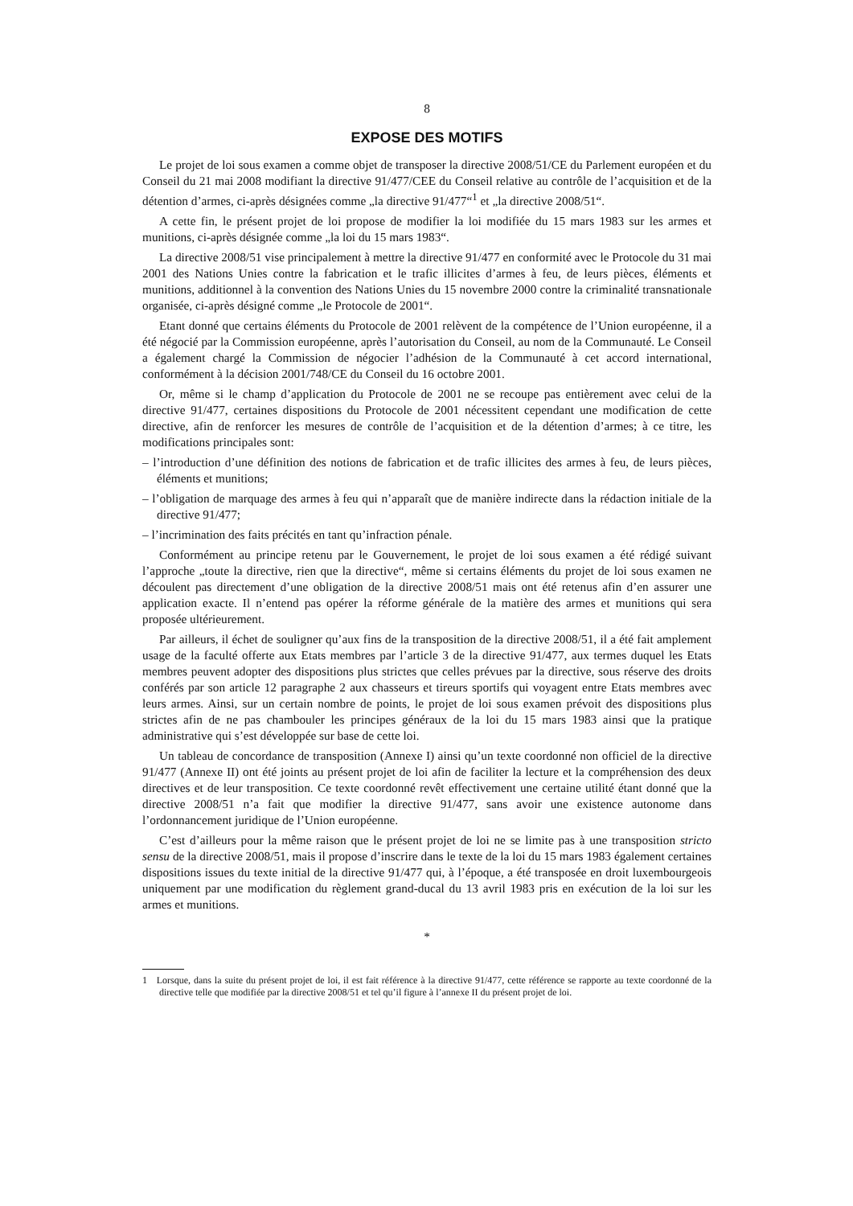8
EXPOSE DES MOTIFS
Le projet de loi sous examen a comme objet de transposer la directive 2008/51/CE du Parlement européen et du Conseil du 21 mai 2008 modifiant la directive 91/477/CEE du Conseil relative au contrôle de l’acquisition et de la détention d’armes, ci-après désignées comme „la directive 91/477“<sup>1</sup> et „la directive 2008/51“.
A cette fin, le présent projet de loi propose de modifier la loi modifiée du 15 mars 1983 sur les armes et munitions, ci-après désignée comme „la loi du 15 mars 1983“.
La directive 2008/51 vise principalement à mettre la directive 91/477 en conformité avec le Protocole du 31 mai 2001 des Nations Unies contre la fabrication et le trafic illicites d’armes à feu, de leurs pièces, éléments et munitions, additionnel à la convention des Nations Unies du 15 novembre 2000 contre la criminalité transnationale organisée, ci-après désigné comme „le Protocole de 2001“.
Etant donné que certains éléments du Protocole de 2001 relèvent de la compétence de l’Union européenne, il a été négocié par la Commission européenne, après l’autorisation du Conseil, au nom de la Communauté. Le Conseil a également chargé la Commission de négocier l’adhésion de la Communauté à cet accord international, conformément à la décision 2001/748/CE du Conseil du 16 octobre 2001.
Or, même si le champ d’application du Protocole de 2001 ne se recoupe pas entièrement avec celui de la directive 91/477, certaines dispositions du Protocole de 2001 nécessitent cependant une modification de cette directive, afin de renforcer les mesures de contrôle de l’acquisition et de la détention d’armes; à ce titre, les modifications principales sont:
– l’introduction d’une définition des notions de fabrication et de trafic illicites des armes à feu, de leurs pièces, éléments et munitions;
– l’obligation de marquage des armes à feu qui n’apparaît que de manière indirecte dans la rédaction initiale de la directive 91/477;
– l’incrimination des faits précités en tant qu’infraction pénale.
Conformément au principe retenu par le Gouvernement, le projet de loi sous examen a été rédigé suivant l’approche „toute la directive, rien que la directive“, même si certains éléments du projet de loi sous examen ne découlent pas directement d’une obligation de la directive 2008/51 mais ont été retenus afin d’en assurer une application exacte. Il n’entend pas opérer la réforme générale de la matière des armes et munitions qui sera proposée ultérieurement.
Par ailleurs, il échet de souligner qu’aux fins de la transposition de la directive 2008/51, il a été fait amplement usage de la faculté offerte aux Etats membres par l’article 3 de la directive 91/477, aux termes duquel les Etats membres peuvent adopter des dispositions plus strictes que celles prévues par la directive, sous réserve des droits conférés par son article 12 paragraphe 2 aux chasseurs et tireurs sportifs qui voyagent entre Etats membres avec leurs armes. Ainsi, sur un certain nombre de points, le projet de loi sous examen prévoit des dispositions plus strictes afin de ne pas chambouler les principes généraux de la loi du 15 mars 1983 ainsi que la pratique administrative qui s’est développée sur base de cette loi.
Un tableau de concordance de transposition (Annexe I) ainsi qu’un texte coordonné non officiel de la directive 91/477 (Annexe II) ont été joints au présent projet de loi afin de faciliter la lecture et la compréhension des deux directives et de leur transposition. Ce texte coordonné revêt effectivement une certaine utilité étant donné que la directive 2008/51 n’a fait que modifier la directive 91/477, sans avoir une existence autonome dans l’ordonnancement juridique de l’Union européenne.
C’est d’ailleurs pour la même raison que le présent projet de loi ne se limite pas à une transposition stricto sensu de la directive 2008/51, mais il propose d’inscrire dans le texte de la loi du 15 mars 1983 également certaines dispositions issues du texte initial de la directive 91/477 qui, à l’époque, a été transposée en droit luxembourgeois uniquement par une modification du règlement grand-ducal du 13 avril 1983 pris en exécution de la loi sur les armes et munitions.
*
1 Lorsque, dans la suite du présent projet de loi, il est fait référence à la directive 91/477, cette référence se rapporte au texte coordonné de la directive telle que modifiée par la directive 2008/51 et tel qu’il figure à l’annexe II du présent projet de loi.